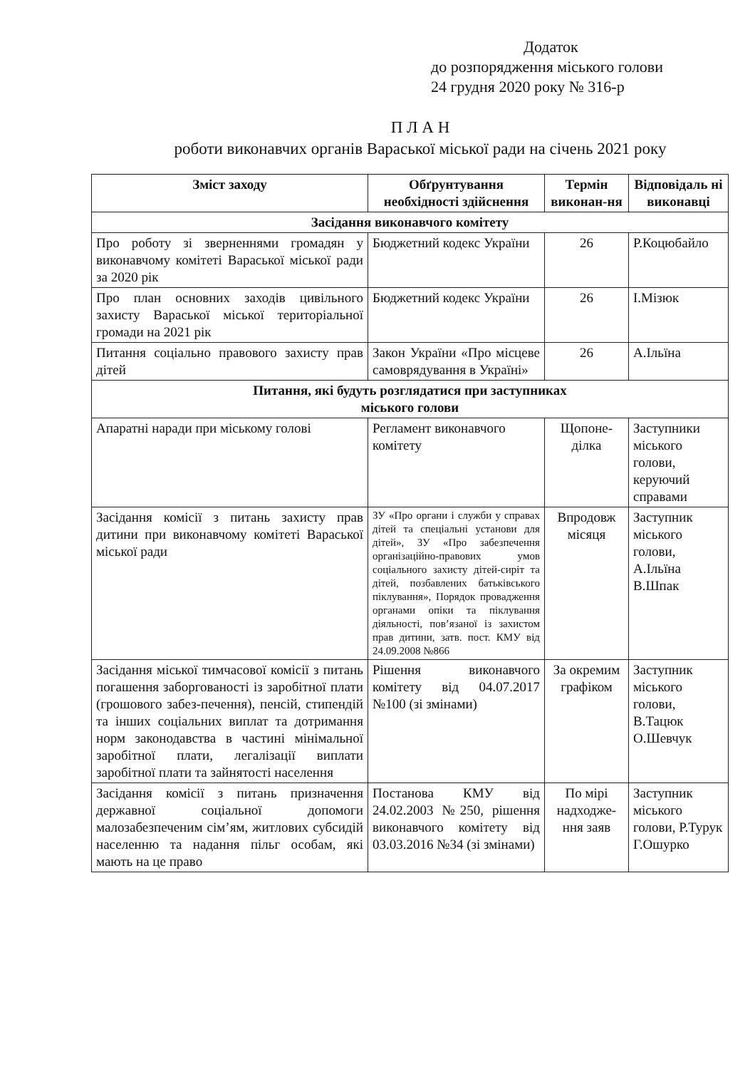Додаток
до розпорядження міського голови
24 грудня 2020 року № 316-р
П Л А Н
роботи виконавчих органів Вараської міської ради на січень 2021 року
| Зміст заходу | Обґрунтування необхідності здійснення | Термін виконан-ня | Відповідаль ні виконавці |
| --- | --- | --- | --- |
| Засідання виконавчого комітету | | | |
| Про роботу зі зверненнями громадян у виконавчому комітеті Вараської міської ради за 2020 рік | Бюджетний кодекс України | 26 | Р.Коцюбайло |
| Про план основних заходів цивільного захисту Вараської міської територіальної громади на 2021 рік | Бюджетний кодекс України | 26 | І.Мізюк |
| Питання соціально правового захисту прав дітей | Закон України «Про місцеве самоврядування в Україні» | 26 | А.Ільїна |
| Питання, які будуть розглядатися при заступниках міського голови | | | |
| Апаратні наради при міському голові | Регламент виконавчого комітету | Щопоне-ділка | Заступники міського голови, керуючий справами |
| Засідання комісії з питань захисту прав дитини при виконавчому комітеті Вараської міської ради | ЗУ «Про органи і служби у справах дітей та спеціальні установи для дітей», ЗУ «Про забезпечення організаційно-правових умов соціального захисту дітей-сиріт та дітей, позбавлених батьківського піклування», Порядок провадження органами опіки та піклування діяльності, пов’язаної із захистом прав дитини, затв. пост. КМУ від 24.09.2008 №866 | Впродовж місяця | Заступник міського голови, А.Ільїна В.Шпак |
| Засідання міської тимчасової комісії з питань погашення заборгованості із заробітної плати (грошового забез-печення), пенсій, стипендій та інших соціальних виплат та дотримання норм законодавства в частині мінімальної заробітної плати, легалізації виплати заробітної плати та зайнятості населення | Рішення виконавчого комітету від 04.07.2017 №100 (зі змінами) | За окремим графіком | Заступник міського голови, В.Тацюк О.Шевчук |
| Засідання комісії з питань призначення державної соціальної допомоги малозабезпеченим сім’ям, житлових субсидій населенню та надання пільг особам, які мають на це право | Постанова КМУ від 24.02.2003 №250, рішення виконавчого комітету від 03.03.2016 №34 (зі змінами) | По мірі надходже-ння заяв | Заступник міського голови, Р.Турук Г.Ошурко |